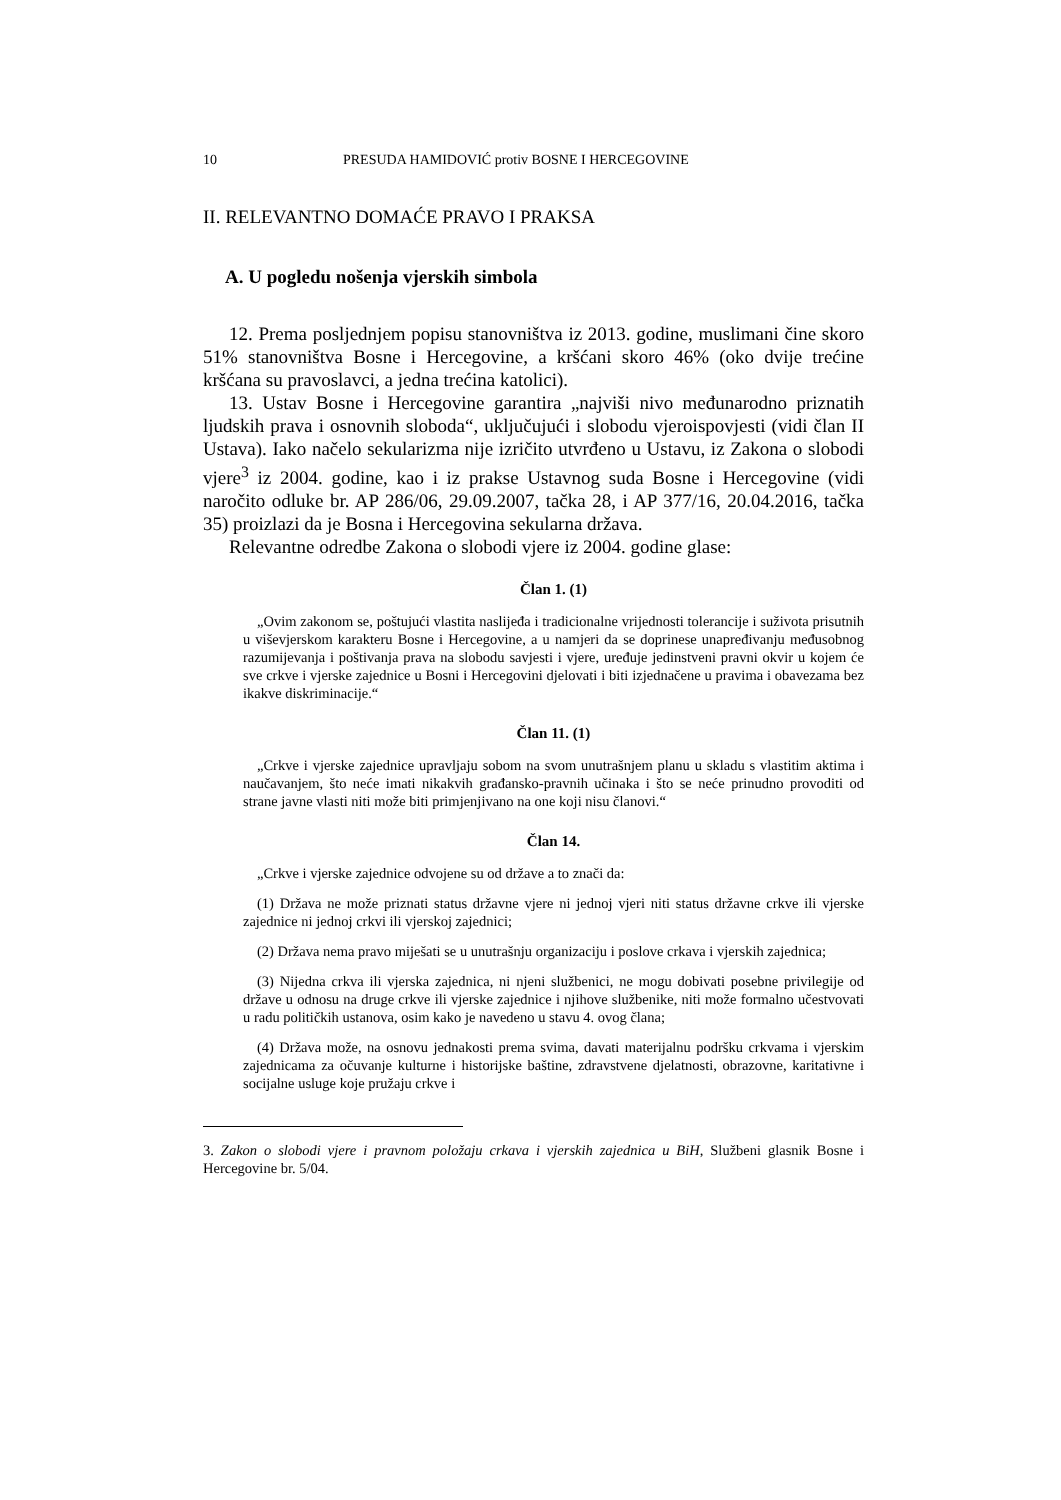10 PRESUDA HAMIDOVIĆ protiv BOSNE I HERCEGOVINE
II. RELEVANTNO DOMAĆE PRAVO I PRAKSA
A. U pogledu nošenja vjerskih simbola
12. Prema posljednjem popisu stanovništva iz 2013. godine, muslimani čine skoro 51% stanovništva Bosne i Hercegovine, a kršćani skoro 46% (oko dvije trećine kršćana su pravoslavci, a jedna trećina katolici).
13. Ustav Bosne i Hercegovine garantira „najviši nivo međunarodno priznatih ljudskih prava i osnovnih sloboda“, uključujući i slobodu vjeroispovjesti (vidi član II Ustava). Iako načelo sekularizma nije izričito utvrđeno u Ustavu, iz Zakona o slobodi vjere<sup>3</sup> iz 2004. godine, kao i iz prakse Ustavnog suda Bosne i Hercegovine (vidi naročito odluke br. AP 286/06, 29.09.2007, tačka 28, i AP 377/16, 20.04.2016, tačka 35) proizlazi da je Bosna i Hercegovina sekularna država.
Relevantne odredbe Zakona o slobodi vjere iz 2004. godine glase:
Član 1. (1)
„Ovim zakonom se, poštujući vlastita naslijeđa i tradicionalne vrijednosti tolerancije i suživota prisutnih u viševjerskom karakteru Bosne i Hercegovine, a u namjeri da se doprinese unapređivanju međusobnog razumijevanja i poštivanja prava na slobodu savjesti i vjere, uređuje jedinstveni pravni okvir u kojem će sve crkve i vjerske zajednice u Bosni i Hercegovini djelovati i biti izjednačene u pravima i obavezama bez ikakve diskriminacije.“
Član 11. (1)
„Crkve i vjerske zajednice upravljaju sobom na svom unutrašnjem planu u skladu s vlastitim aktima i naučavanjem, što neće imati nikakvih građansko-pravnih učinaka i što se neće prinudno provoditi od strane javne vlasti niti može biti primjenjivano na one koji nisu članovi.“
Član 14.
„Crkve i vjerske zajednice odvojene su od države a to znači da:
(1) Država ne može priznati status državne vjere ni jednoj vjeri niti status državne crkve ili vjerske zajednice ni jednoj crkvi ili vjerskoj zajednici;
(2) Država nema pravo miješati se u unutrašnju organizaciju i poslove crkava i vjerskih zajednica;
(3) Nijedna crkva ili vjerska zajednica, ni njeni službenici, ne mogu dobivati posebne privilegije od države u odnosu na druge crkve ili vjerske zajednice i njihove službenike, niti može formalno učestvovati u radu političkih ustanova, osim kako je navedeno u stavu 4. ovog člana;
(4) Država može, na osnovu jednakosti prema svima, davati materijalnu podršku crkvama i vjerskim zajednicama za očuvanje kulturne i historijske baštine, zdravstvene djelatnosti, obrazovne, karitativne i socijalne usluge koje pružaju crkve i
3. Zakon o slobodi vjere i pravnom položaju crkava i vjerskih zajednica u BiH, Službeni glasnik Bosne i Hercegovine br. 5/04.